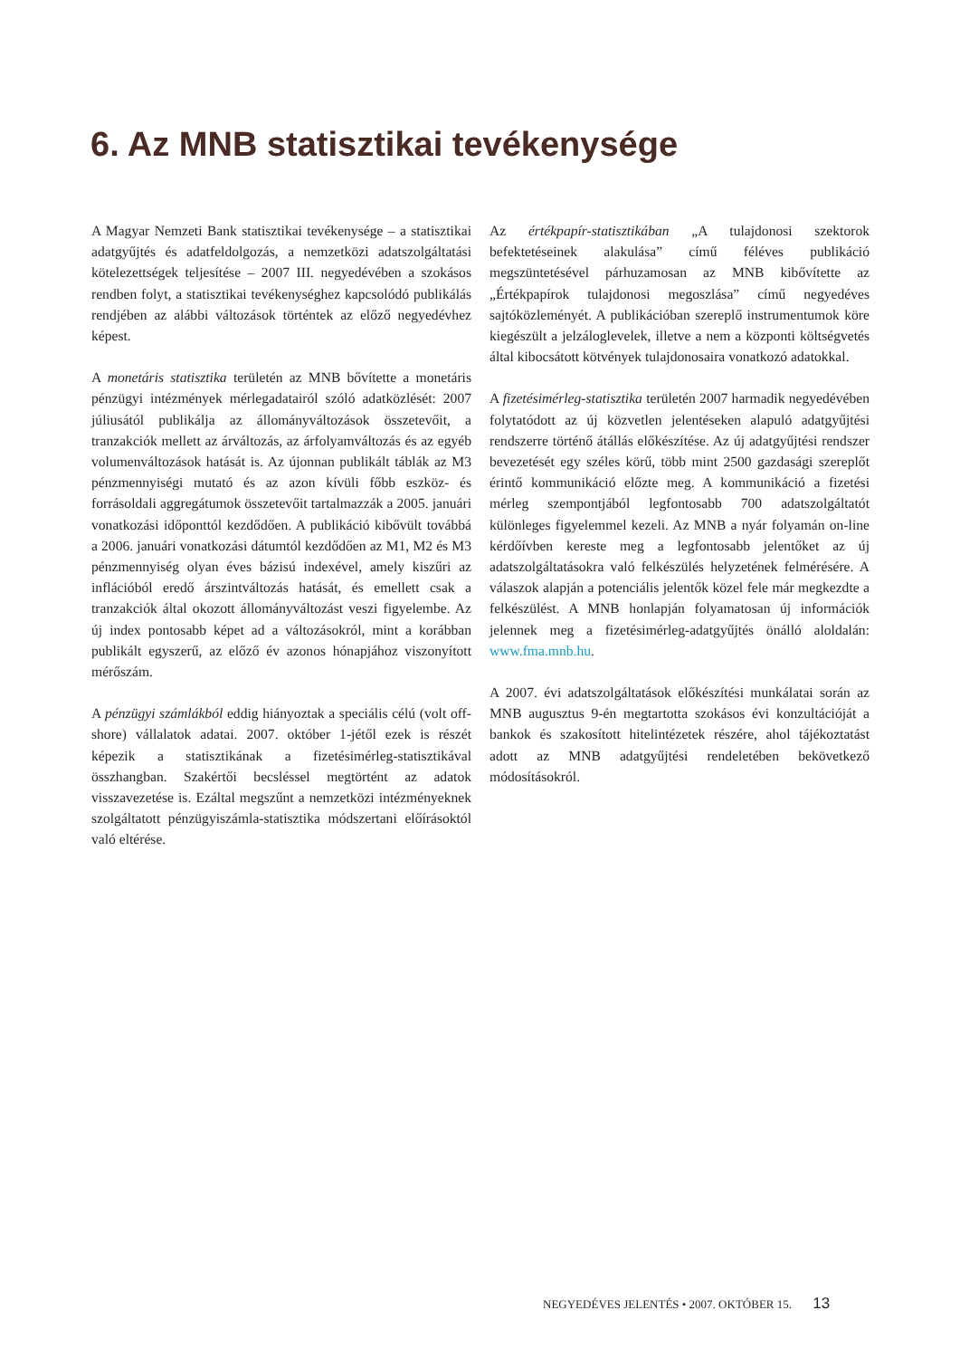6. Az MNB statisztikai tevékenysége
A Magyar Nemzeti Bank statisztikai tevékenysége – a statisztikai adatgyűjtés és adatfeldolgozás, a nemzetközi adatszolgáltatási kötelezettségek teljesítése – 2007 III. negyedévében a szokásos rendben folyt, a statisztikai tevékenységhez kapcsolódó publikálás rendjében az alábbi változások történtek az előző negyedévhez képest.
A monetáris statisztika területén az MNB bővítette a monetáris pénzügyi intézmények mérlegadatairól szóló adatközlését: 2007 júliusától publikálja az állományváltozások összetevőit, a tranzakciók mellett az árváltozás, az árfolyamváltozás és az egyéb volumenváltozások hatását is. Az újonnan publikált táblák az M3 pénzmennyiségi mutató és az azon kívüli főbb eszköz- és forrásoldali aggregátumok összetevőit tartalmazzák a 2005. januári vonatkozási időponttól kezdődően. A publikáció kibővült továbbá a 2006. januári vonatkozási dátumtól kezdődően az M1, M2 és M3 pénzmennyiség olyan éves bázisú indexével, amely kiszűri az inflációból eredő árszintváltozás hatását, és emellett csak a tranzakciók által okozott állományváltozást veszi figyelembe. Az új index pontosabb képet ad a változásokról, mint a korábban publikált egyszerű, az előző év azonos hónapjához viszonyított mérőszám.
A pénzügyi számlákból eddig hiányoztak a speciális célú (volt off-shore) vállalatok adatai. 2007. október 1-jétől ezek is részét képezik a statisztikának a fizetésimérleg-statisztikával összhangban. Szakértői becsléssel megtörtént az adatok visszavezetése is. Ezáltal megszűnt a nemzetközi intézményeknek szolgáltatott pénzügyiszámla-statisztika módszertani előírásoktól való eltérése.
Az értékpapír-statisztikában „A tulajdonosi szektorok befektetéseinek alakulása” című féléves publikáció megszüntetésével párhuzamosan az MNB kibővítette az „Értékpapírok tulajdonosi megoszlása” című negyedéves sajtóközleményét. A publikációban szereplő instrumentumok köre kiegészült a jelzáloglevelek, illetve a nem a központi költségvetés által kibocsátott kötvények tulajdonosaira vonatkozó adatokkal.
A fizetésimérleg-statisztika területén 2007 harmadik negyedévében folytatódott az új közvetlen jelentéseken alapuló adatgyűjtési rendszerre történő átállás előkészítése. Az új adatgyűjtési rendszer bevezetését egy széles körű, több mint 2500 gazdasági szereplőt érintő kommunikáció előzte meg. A kommunikáció a fizetési mérleg szempontjából legfontosabb 700 adatszolgáltatót különleges figyelemmel kezeli. Az MNB a nyár folyamán on-line kérdőívben kereste meg a legfontosabb jelentőket az új adatszolgáltatásokra való felkészülés helyzetének felmérésére. A válaszok alapján a potenciális jelentők közel fele már megkezdte a felkészülést. A MNB honlapján folyamatosan új információk jelennek meg a fizetésimérleg-adatgyűjtés önálló aloldalán: www.fma.mnb.hu.
A 2007. évi adatszolgáltatások előkészítési munkálatai során az MNB augusztus 9-én megtartotta szokásos évi konzultációját a bankok és szakosított hitelintézetek részére, ahol tájékoztatást adott az MNB adatgyűjtési rendeletében bekövetkező módosításokról.
NEGYEDÉVES JELENTÉS • 2007. OKTÓBER 15. 13